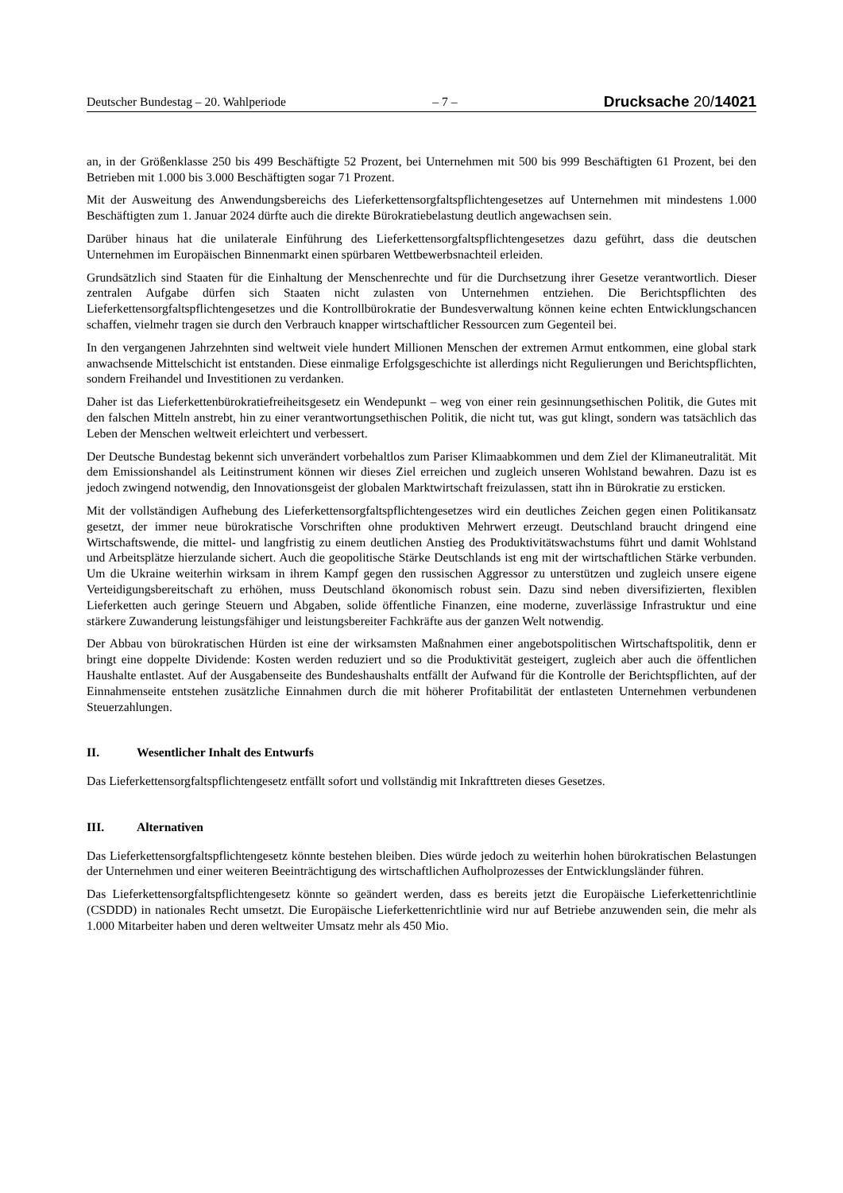Deutscher Bundestag – 20. Wahlperiode – 7 – Drucksache 20/14021
an, in der Größenklasse 250 bis 499 Beschäftigte 52 Prozent, bei Unternehmen mit 500 bis 999 Beschäftigten 61 Prozent, bei den Betrieben mit 1.000 bis 3.000 Beschäftigten sogar 71 Prozent.
Mit der Ausweitung des Anwendungsbereichs des Lieferkettensorgfaltspflichtengesetzes auf Unternehmen mit mindestens 1.000 Beschäftigten zum 1. Januar 2024 dürfte auch die direkte Bürokratiebelastung deutlich angewachsen sein.
Darüber hinaus hat die unilaterale Einführung des Lieferkettensorgfaltspflichtengesetzes dazu geführt, dass die deutschen Unternehmen im Europäischen Binnenmarkt einen spürbaren Wettbewerbsnachteil erleiden.
Grundsätzlich sind Staaten für die Einhaltung der Menschenrechte und für die Durchsetzung ihrer Gesetze verantwortlich. Dieser zentralen Aufgabe dürfen sich Staaten nicht zulasten von Unternehmen entziehen. Die Berichtspflichten des Lieferkettensorgfaltspflichtengesetzes und die Kontrollbürokratie der Bundesverwaltung können keine echten Entwicklungschancen schaffen, vielmehr tragen sie durch den Verbrauch knapper wirtschaftlicher Ressourcen zum Gegenteil bei.
In den vergangenen Jahrzehnten sind weltweit viele hundert Millionen Menschen der extremen Armut entkommen, eine global stark anwachsende Mittelschicht ist entstanden. Diese einmalige Erfolgsgeschichte ist allerdings nicht Regulierungen und Berichtspflichten, sondern Freihandel und Investitionen zu verdanken.
Daher ist das Lieferkettenbürokratiefreiheitsgesetz ein Wendepunkt – weg von einer rein gesinnungsethischen Politik, die Gutes mit den falschen Mitteln anstrebt, hin zu einer verantwortungsethischen Politik, die nicht tut, was gut klingt, sondern was tatsächlich das Leben der Menschen weltweit erleichtert und verbessert.
Der Deutsche Bundestag bekennt sich unverändert vorbehaltlos zum Pariser Klimaabkommen und dem Ziel der Klimaneutralität. Mit dem Emissionshandel als Leitinstrument können wir dieses Ziel erreichen und zugleich unseren Wohlstand bewahren. Dazu ist es jedoch zwingend notwendig, den Innovationsgeist der globalen Marktwirtschaft freizulassen, statt ihn in Bürokratie zu ersticken.
Mit der vollständigen Aufhebung des Lieferkettensorgfaltspflichtengesetzes wird ein deutliches Zeichen gegen einen Politikansatz gesetzt, der immer neue bürokratische Vorschriften ohne produktiven Mehrwert erzeugt. Deutschland braucht dringend eine Wirtschaftswende, die mittel- und langfristig zu einem deutlichen Anstieg des Produktivitätswachstums führt und damit Wohlstand und Arbeitsplätze hierzulande sichert. Auch die geopolitische Stärke Deutschlands ist eng mit der wirtschaftlichen Stärke verbunden. Um die Ukraine weiterhin wirksam in ihrem Kampf gegen den russischen Aggressor zu unterstützen und zugleich unsere eigene Verteidigungsbereitschaft zu erhöhen, muss Deutschland ökonomisch robust sein. Dazu sind neben diversifizierten, flexiblen Lieferketten auch geringe Steuern und Abgaben, solide öffentliche Finanzen, eine moderne, zuverlässige Infrastruktur und eine stärkere Zuwanderung leistungsfähiger und leistungsbereiter Fachkräfte aus der ganzen Welt notwendig.
Der Abbau von bürokratischen Hürden ist eine der wirksamsten Maßnahmen einer angebotspolitischen Wirtschaftspolitik, denn er bringt eine doppelte Dividende: Kosten werden reduziert und so die Produktivität gesteigert, zugleich aber auch die öffentlichen Haushalte entlastet. Auf der Ausgabenseite des Bundeshaushalts entfällt der Aufwand für die Kontrolle der Berichtspflichten, auf der Einnahmenseite entstehen zusätzliche Einnahmen durch die mit höherer Profitabilität der entlasteten Unternehmen verbundenen Steuerzahlungen.
II. Wesentlicher Inhalt des Entwurfs
Das Lieferkettensorgfaltspflichtengesetz entfällt sofort und vollständig mit Inkrafttreten dieses Gesetzes.
III. Alternativen
Das Lieferkettensorgfaltspflichtengesetz könnte bestehen bleiben. Dies würde jedoch zu weiterhin hohen bürokratischen Belastungen der Unternehmen und einer weiteren Beeinträchtigung des wirtschaftlichen Aufholprozesses der Entwicklungsländer führen.
Das Lieferkettensorgfaltspflichtengesetz könnte so geändert werden, dass es bereits jetzt die Europäische Lieferkettenrichtlinie (CSDDD) in nationales Recht umsetzt. Die Europäische Lieferkettenrichtlinie wird nur auf Betriebe anzuwenden sein, die mehr als 1.000 Mitarbeiter haben und deren weltweiter Umsatz mehr als 450 Mio.